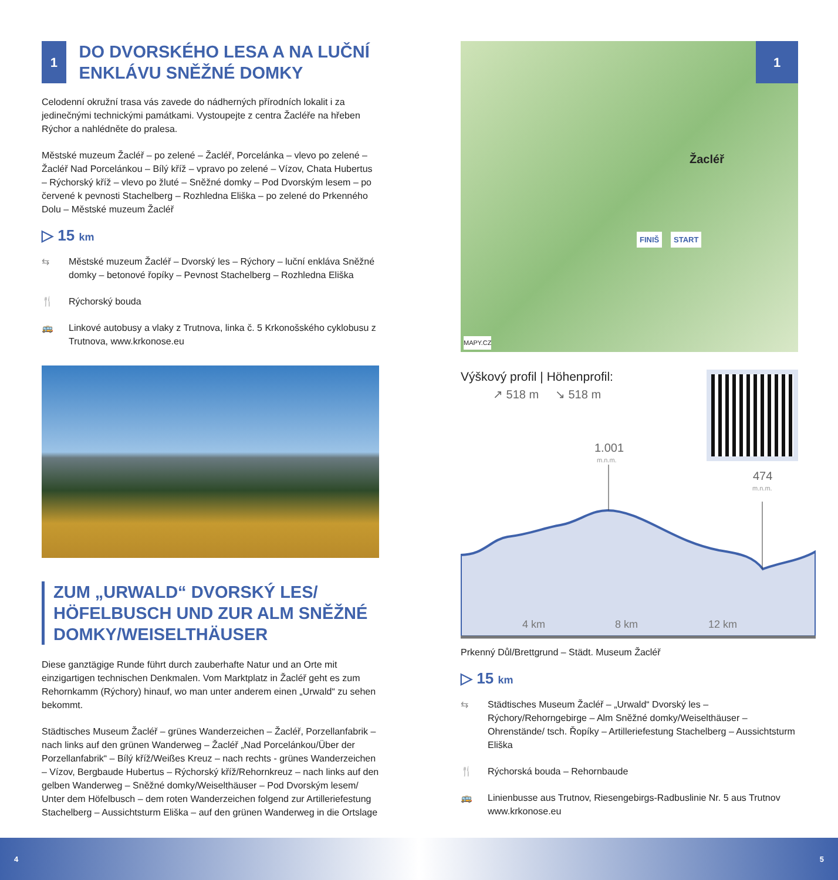1
DO DVORSKÉHO LESA A NA LUČNÍ ENKLÁVU SNĚŽNÉ DOMKY
Celodenní okružní trasa vás zavede do nádherných přírodních lokalit i za jedinečnými technickými památkami. Vystoupejte z centra Žacléře na hřeben Rýchor a nahlédněte do pralesa.
Městské muzeum Žacléř – po zelené – Žacléř, Porcelánka – vlevo po zelené – Žacléř Nad Porcelánkou – Bílý kříž – vpravo po zelené – Vízov, Chata Hubertus – Rýchorský kříž – vlevo po žluté – Sněžné domky – Pod Dvorským lesem – po červené k pevnosti Stachelberg – Rozhledna Eliška – po zelené do Prkenného Dolu – Městské muzeum Žacléř
▷ 15 km
⇆ Městské muzeum Žacléř – Dvorský les – Rýchory – luční enkláva Sněžné domky – betonové řopíky – Pevnost Stachelberg – Rozhledna Eliška
🍴 Rýchorský bouda
🚌 Linkové autobusy a vlaky z Trutnova, linka č. 5 Krkonošského cyklobusu z Trutnova, www.krkonose.eu
ZUM „URWALD“ DVORSKÝ LES/ HÖFELBUSCH UND ZUR ALM SNĚŽNÉ DOMKY/WEISELTHÄUSER
Diese ganztägige Runde führt durch zauberhafte Natur und an Orte mit einzigartigen technischen Denkmalen. Vom Marktplatz in Žacléř geht es zum Rehornkamm (Rýchory) hinauf, wo man unter anderem einen „Urwald“ zu sehen bekommt.
Städtisches Museum Žacléř – grünes Wanderzeichen – Žacléř, Porzellanfabrik – nach links auf den grünen Wanderweg – Žacléř „Nad Porcelánkou/Über der Porzellanfabrik“ – Bílý kříž/Weißes Kreuz – nach rechts - grünes Wanderzeichen – Vízov, Bergbaude Hubertus – Rýchorský kříž/Rehornkreuz – nach links auf den gelben Wanderweg – Sněžné domky/Weiselthäuser – Pod Dvorským lesem/ Unter dem Höfelbusch – dem roten Wanderzeichen folgend zur Artilleriefestung Stachelberg – Aussichtsturm Eliška – auf den grünen Wanderweg in die Ortslage
1
Žacléř
FINIŠ START
MAPY.CZ
Výškový profil | Höhenprofil:
↗ 518 m ↘ 518 m
1.001
m.n.m.
474
m.n.m.
4 km
8 km
12 km
Prkenný Důl/Brettgrund – Städt. Museum Žacléř
▷ 15 km
⇆ Städtisches Museum Žacléř – „Urwald“ Dvorský les – Rýchory/Rehorngebirge – Alm Sněžné domky/Weiselthäuser – Ohrenstände/ tsch. Řopíky – Artilleriefestung Stachelberg – Aussichtsturm Eliška
🍴 Rýchorská bouda – Rehornbaude
🚌 Linienbusse aus Trutnov, Riesengebirgs-Radbuslinie Nr. 5 aus Trutnov www.krkonose.eu
4 5